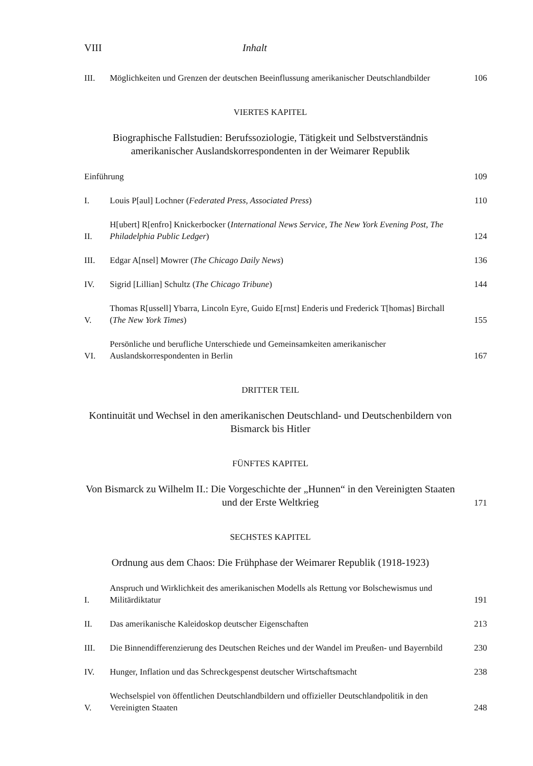VIII Inhalt
III. Möglichkeiten und Grenzen der deutschen Beeinflussung amerikanischer Deutschlandbilder 106
VIERTES KAPITEL
Biographische Fallstudien: Berufssoziologie, Tätigkeit und Selbstverständnis amerikanischer Auslandskorrespondenten in der Weimarer Republik
Einführung 109
I. Louis P[aul] Lochner (Federated Press, Associated Press) 110
II. H[ubert] R[enfro] Knickerbocker (International News Service, The New York Evening Post, The Philadelphia Public Ledger) 124
III. Edgar A[nsel] Mowrer (The Chicago Daily News) 136
IV. Sigrid [Lillian] Schultz (The Chicago Tribune) 144
V. Thomas R[ussell] Ybarra, Lincoln Eyre, Guido E[rnst] Enderis und Frederick T[homas] Birchall (The New York Times) 155
VI. Persönliche und berufliche Unterschiede und Gemeinsamkeiten amerikanischer Auslandskorrespondenten in Berlin 167
DRITTER TEIL
Kontinuität und Wechsel in den amerikanischen Deutschland- und Deutschenbildern von Bismarck bis Hitler
FÜNFTES KAPITEL
Von Bismarck zu Wilhelm II.: Die Vorgeschichte der „Hunnen“ in den Vereinigten Staaten und der Erste Weltkrieg 171
SECHSTES KAPITEL
Ordnung aus dem Chaos: Die Frühphase der Weimarer Republik (1918-1923)
I. Anspruch und Wirklichkeit des amerikanischen Modells als Rettung vor Bolschewismus und Militärdiktatur 191
II. Das amerikanische Kaleidoskop deutscher Eigenschaften 213
III. Die Binnendifferenzierung des Deutschen Reiches und der Wandel im Preußen- und Bayernbild 230
IV. Hunger, Inflation und das Schreckgespenst deutscher Wirtschaftsmacht 238
V. Wechselspiel von öffentlichen Deutschlandbildern und offizieller Deutschlandpolitik in den Vereinigten Staaten 248